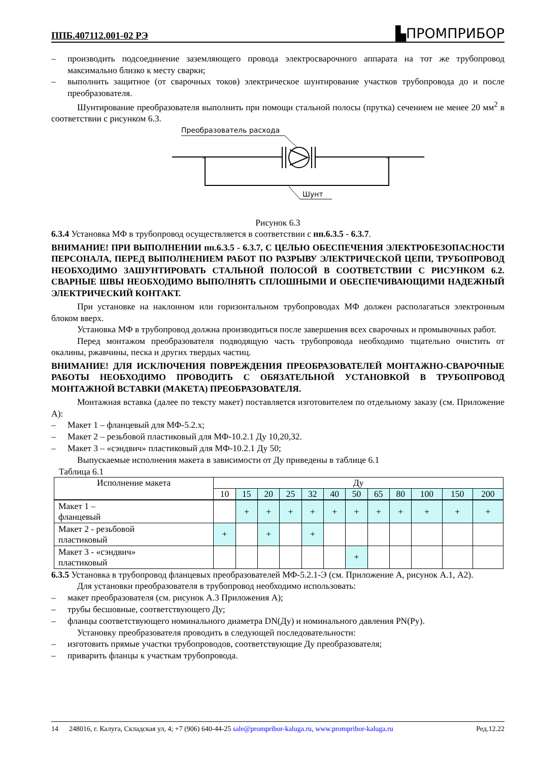ППБ.407112.001-02 РЭ ▙ПРОМПРИБОР
–
производить подсоединение заземляющего провода электросварочного аппарата на тот же трубопровод максимально близко к месту сварки;
–
выполнить защитное (от сварочных токов) электрическое шунтирование участков трубопровода до и после преобразователя.
Шунтирование преобразователя выполнить при помощи стальной полосы (прутка) сечением не менее 20 мм<sup>2</sup> в соответствии с рисунком 6.3.
Преобразователь расхода
×
×
Шунт
Рисунок 6.3
6.3.4 Установка МФ в трубопровод осуществляется в соответствии с пп.6.3.5 - 6.3.7.
ВНИМАНИЕ! ПРИ ВЫПОЛНЕНИИ пп.6.3.5 - 6.3.7, С ЦЕЛЬЮ ОБЕСПЕЧЕНИЯ ЭЛЕКТРОБЕЗОПАСНОСТИ ПЕРСОНАЛА, ПЕРЕД ВЫПОЛНЕНИЕМ РАБОТ ПО РАЗРЫВУ ЭЛЕКТРИЧЕСКОЙ ЦЕПИ, ТРУБОПРОВОД НЕОБХОДИМО ЗАШУНТИРОВАТЬ СТАЛЬНОЙ ПОЛОСОЙ В СООТВЕТСТВИИ С РИСУНКОМ 6.2. СВАРНЫЕ ШВЫ НЕОБХОДИМО ВЫПОЛНЯТЬ СПЛОШНЫМИ И ОБЕСПЕЧИВАЮЩИМИ НАДЕЖНЫЙ ЭЛЕКТРИЧЕСКИЙ КОНТАКТ.
При установке на наклонном или горизонтальном трубопроводах МФ должен располагаться электронным блоком вверх.
Установка МФ в трубопровод должна производиться после завершения всех сварочных и промывочных работ.
Перед монтажом преобразователя подводящую часть трубопровода необходимо тщательно очистить от окалины, ржавчины, песка и других твердых частиц.
ВНИМАНИЕ! ДЛЯ ИСКЛЮЧЕНИЯ ПОВРЕЖДЕНИЯ ПРЕОБРАЗОВАТЕЛЕЙ МОНТАЖНО-СВАРОЧНЫЕ РАБОТЫ НЕОБХОДИМО ПРОВОДИТЬ С ОБЯЗАТЕЛЬНОЙ УСТАНОВКОЙ В ТРУБОПРОВОД МОНТАЖНОЙ ВСТАВКИ (МАКЕТА) ПРЕОБРАЗОВАТЕЛЯ.
Монтажная вставка (далее по тексту макет) поставляется изготовителем по отдельному заказу (см. Приложение А):
–
Макет 1 – фланцевый для МФ-5.2.х;
–
Макет 2 – резьбовой пластиковый для МФ-10.2.1 Ду 10,20,32.
–
Макет 3 – «сэндвич» пластиковый для МФ-10.2.1 Ду 50;
Выпускаемые исполнения макета в зависимости от Ду приведены в таблице 6.1
Таблица 6.1
| Исполнение макета | Ду | | | | | | | | | | | |
| | 10 | 15 | 20 | 25 | 32 | 40 | 50 | 65 | 80 | 100 | 150 | 200 |
| Макет 1 – фланцевый | | + | + | + | + | + | + | + | + | + | + | + |
| Макет 2 - резьбовой пластиковый | + | | + | | + | | | | | | | |
| Макет 3 - «сэндвич» пластиковый | | | | | | | + | | | | | |
6.3.5 Установка в трубопровод фланцевых преобразователей МФ-5.2.1-Э (см. Приложение А, рисунок А.1, А2).
Для установки преобразователя в трубопровод необходимо использовать:
–
макет преобразователя (см. рисунок А.3 Приложения А);
–
трубы бесшовные, соответствующего Ду;
–
фланцы соответствующего номинального диаметра DN(Ду) и номинального давления PN(Ру).
Установку преобразователя проводить в следующей последовательности:
–
изготовить прямые участки трубопроводов, соответствующие Ду преобразователя;
–
приварить фланцы к участкам трубопровода.
14 248016, г. Калуга, Складская ул, 4; +7 (906) 640-44-25 sale@prompribor-kaluga.ru, www.prompribor-kaluga.ru Ред.12.22